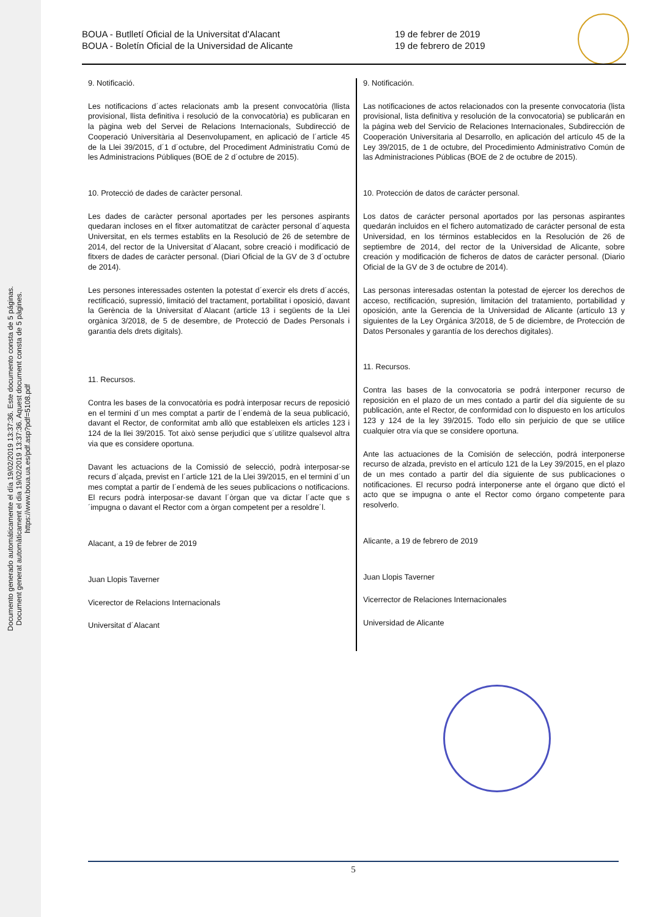Documento generado automáticamente el día 19/02/2019 13:37:36. Este documento consta de 5 páginas.
Document generat automàticament el dia 19/02/2019 13:37:36. Aquest document consta de 5 pàgines.
https://www.boua.ua.es/pdf.asp?pdf=5108.pdf
BOUA - Butlletí Oficial de la Universitat d'Alacant
BOUA - Boletín Oficial de la Universidad de Alicante
19 de febrer de 2019
19 de febrero de 2019
9. Notificació.
Les notificacions d´actes relacionats amb la present convocatòria (llista provisional, llista definitiva i resolució de la convocatòria) es publicaran en la pàgina web del Servei de Relacions Internacionals, Subdirecció de Cooperació Universitària al Desenvolupament, en aplicació de l´article 45 de la Llei 39/2015, d´1 d´octubre, del Procediment Administratiu Comú de les Administracions Públiques (BOE de 2 d´octubre de 2015).
10. Protecció de dades de caràcter personal.
Les dades de caràcter personal aportades per les persones aspirants quedaran incloses en el fitxer automatitzat de caràcter personal d´aquesta Universitat, en els termes establits en la Resolució de 26 de setembre de 2014, del rector de la Universitat d´Alacant, sobre creació i modificació de fitxers de dades de caràcter personal. (Diari Oficial de la GV de 3 d´octubre de 2014).
Les persones interessades ostenten la potestat d´exercir els drets d´accés, rectificació, supressió, limitació del tractament, portabilitat i oposició, davant la Gerència de la Universitat d´Alacant (article 13 i següents de la Llei orgànica 3/2018, de 5 de desembre, de Protecció de Dades Personals i garantia dels drets digitals).
11. Recursos.
Contra les bases de la convocatòria es podrà interposar recurs de reposició en el termini d´un mes comptat a partir de l´endemà de la seua publicació, davant el Rector, de conformitat amb allò que estableixen els articles 123 i 124 de la llei 39/2015. Tot això sense perjudici que s´utilitze qualsevol altra via que es considere oportuna.
Davant les actuacions de la Comissió de selecció, podrà interposar-se recurs d´alçada, previst en l´article 121 de la Llei 39/2015, en el termini d´un mes comptat a partir de l´endemà de les seues publicacions o notificacions. El recurs podrà interposar-se davant l´òrgan que va dictar l´acte que s´impugna o davant el Rector com a òrgan competent per a resoldre´l.
Alacant, a 19 de febrer de 2019
Juan Llopis Taverner
Vicerector de Relacions Internacionals
Universitat d´Alacant
9. Notificación.
Las notificaciones de actos relacionados con la presente convocatoria (lista provisional, lista definitiva y resolución de la convocatoria) se publicarán en la página web del Servicio de Relaciones Internacionales, Subdirección de Cooperación Universitaria al Desarrollo, en aplicación del artículo 45 de la Ley 39/2015, de 1 de octubre, del Procedimiento Administrativo Común de las Administraciones Públicas (BOE de 2 de octubre de 2015).
10. Protección de datos de carácter personal.
Los datos de carácter personal aportados por las personas aspirantes quedarán incluidos en el fichero automatizado de carácter personal de esta Universidad, en los términos establecidos en la Resolución de 26 de septiembre de 2014, del rector de la Universidad de Alicante, sobre creación y modificación de ficheros de datos de carácter personal. (Diario Oficial de la GV de 3 de octubre de 2014).
Las personas interesadas ostentan la potestad de ejercer los derechos de acceso, rectificación, supresión, limitación del tratamiento, portabilidad y oposición, ante la Gerencia de la Universidad de Alicante (artículo 13 y siguientes de la Ley Orgánica 3/2018, de 5 de diciembre, de Protección de Datos Personales y garantía de los derechos digitales).
11. Recursos.
Contra las bases de la convocatoria se podrá interponer recurso de reposición en el plazo de un mes contado a partir del día siguiente de su publicación, ante el Rector, de conformidad con lo dispuesto en los artículos 123 y 124 de la ley 39/2015. Todo ello sin perjuicio de que se utilice cualquier otra vía que se considere oportuna.
Ante las actuaciones de la Comisión de selección, podrá interponerse recurso de alzada, previsto en el artículo 121 de la Ley 39/2015, en el plazo de un mes contado a partir del día siguiente de sus publicaciones o notificaciones. El recurso podrá interponerse ante el órgano que dictó el acto que se impugna o ante el Rector como órgano competente para resolverlo.
Alicante, a 19 de febrero de 2019
Juan Llopis Taverner
Vicerrector de Relaciones Internacionales
Universidad de Alicante
5